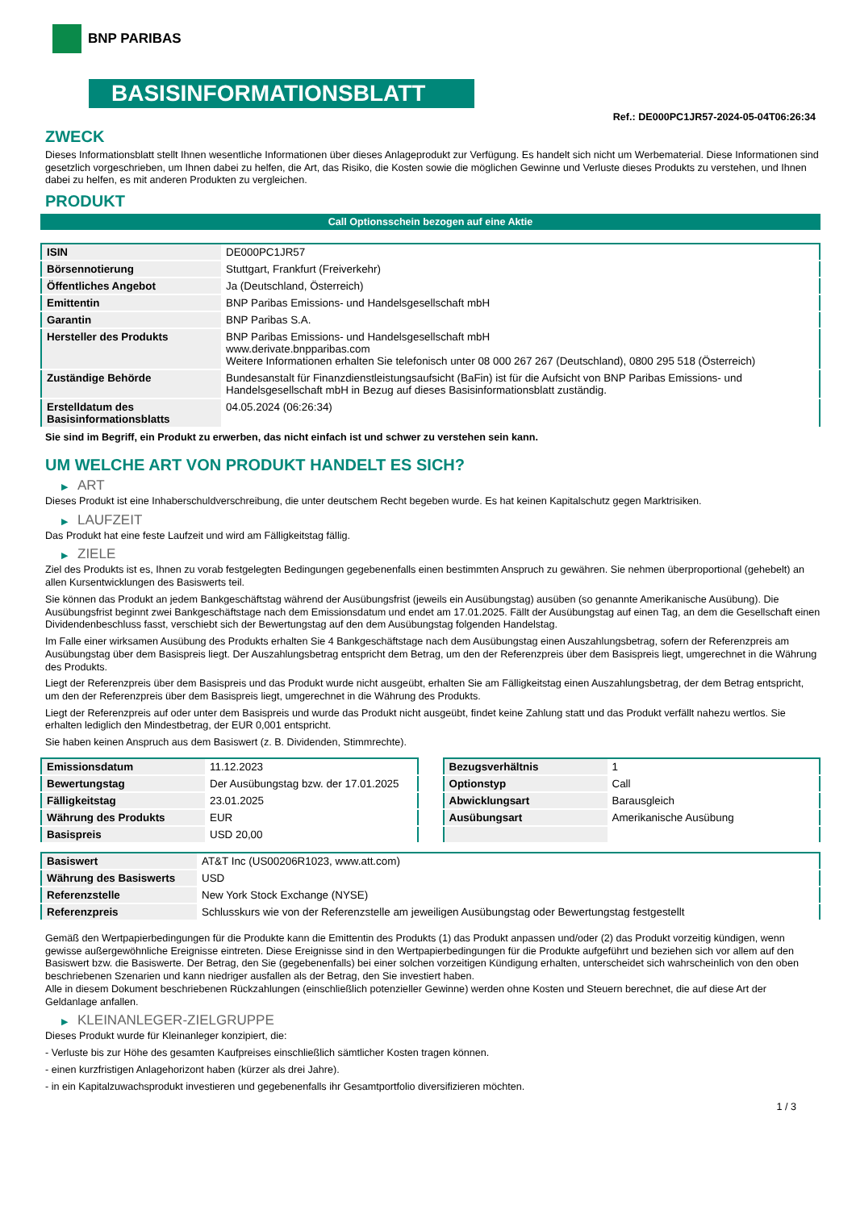BNP PARIBAS
BASISINFORMATIONSBLATT
Ref.: DE000PC1JR57-2024-05-04T06:26:34
ZWECK
Dieses Informationsblatt stellt Ihnen wesentliche Informationen über dieses Anlageprodukt zur Verfügung. Es handelt sich nicht um Werbematerial. Diese Informationen sind gesetzlich vorgeschrieben, um Ihnen dabei zu helfen, die Art, das Risiko, die Kosten sowie die möglichen Gewinne und Verluste dieses Produkts zu verstehen, und Ihnen dabei zu helfen, es mit anderen Produkten zu vergleichen.
PRODUKT
Call Optionsschein bezogen auf eine Aktie
| ISIN | DE000PC1JR57 |
| Börsennotierung | Stuttgart, Frankfurt (Freiverkehr) |
| Öffentliches Angebot | Ja (Deutschland, Österreich) |
| Emittentin | BNP Paribas Emissions- und Handelsgesellschaft mbH |
| Garantin | BNP Paribas S.A. |
| Hersteller des Produkts | BNP Paribas Emissions- und Handelsgesellschaft mbH www.derivate.bnpparibas.com Weitere Informationen erhalten Sie telefonisch unter 08 000 267 267 (Deutschland), 0800 295 518 (Österreich) |
| Zuständige Behörde | Bundesanstalt für Finanzdienstleistungsaufsicht (BaFin) ist für die Aufsicht von BNP Paribas Emissions- und Handelsgesellschaft mbH in Bezug auf dieses Basisinformationsblatt zuständig. |
| Erstelldatum des Basisinformationsblatts | 04.05.2024 (06:26:34) |
Sie sind im Begriff, ein Produkt zu erwerben, das nicht einfach ist und schwer zu verstehen sein kann.
UM WELCHE ART VON PRODUKT HANDELT ES SICH?
▶ ART
Dieses Produkt ist eine Inhaberschuldverschreibung, die unter deutschem Recht begeben wurde. Es hat keinen Kapitalschutz gegen Marktrisiken.
▶ LAUFZEIT
Das Produkt hat eine feste Laufzeit und wird am Fälligkeitstag fällig.
▶ ZIELE
Ziel des Produkts ist es, Ihnen zu vorab festgelegten Bedingungen gegebenenfalls einen bestimmten Anspruch zu gewähren. Sie nehmen überproportional (gehebelt) an allen Kursentwicklungen des Basiswerts teil.
Sie können das Produkt an jedem Bankgeschäftstag während der Ausübungsfrist (jeweils ein Ausübungstag) ausüben (so genannte Amerikanische Ausübung). Die Ausübungsfrist beginnt zwei Bankgeschäftstage nach dem Emissionsdatum und endet am 17.01.2025. Fällt der Ausübungstag auf einen Tag, an dem die Gesellschaft einen Dividendenbeschluss fasst, verschiebt sich der Bewertungstag auf den dem Ausübungstag folgenden Handelstag.
Im Falle einer wirksamen Ausübung des Produkts erhalten Sie 4 Bankgeschäftstage nach dem Ausübungstag einen Auszahlungsbetrag, sofern der Referenzpreis am Ausübungstag über dem Basispreis liegt. Der Auszahlungsbetrag entspricht dem Betrag, um den der Referenzpreis über dem Basispreis liegt, umgerechnet in die Währung des Produkts.
Liegt der Referenzpreis über dem Basispreis und das Produkt wurde nicht ausgeübt, erhalten Sie am Fälligkeitstag einen Auszahlungsbetrag, der dem Betrag entspricht, um den der Referenzpreis über dem Basispreis liegt, umgerechnet in die Währung des Produkts.
Liegt der Referenzpreis auf oder unter dem Basispreis und wurde das Produkt nicht ausgeübt, findet keine Zahlung statt und das Produkt verfällt nahezu wertlos. Sie erhalten lediglich den Mindestbetrag, der EUR 0,001 entspricht.
Sie haben keinen Anspruch aus dem Basiswert (z. B. Dividenden, Stimmrechte).
| Emissionsdatum | 11.12.2023 |
| Bewertungstag | Der Ausübungstag bzw. der 17.01.2025 |
| Fälligkeitstag | 23.01.2025 |
| Währung des Produkts | EUR |
| Basispreis | USD 20,00 |
| Bezugsverhältnis | 1 |
| Optionstyp | Call |
| Abwicklungsart | Barausgleich |
| Ausübungsart | Amerikanische Ausübung |
| Basiswert | AT&T Inc (US00206R1023, www.att.com) |
| Währung des Basiswerts | USD |
| Referenzstelle | New York Stock Exchange (NYSE) |
| Referenzpreis | Schlusskurs wie von der Referenzstelle am jeweiligen Ausübungstag oder Bewertungstag festgestellt |
Gemäß den Wertpapierbedingungen für die Produkte kann die Emittentin des Produkts (1) das Produkt anpassen und/oder (2) das Produkt vorzeitig kündigen, wenn gewisse außergewöhnliche Ereignisse eintreten. Diese Ereignisse sind in den Wertpapierbedingungen für die Produkte aufgeführt und beziehen sich vor allem auf den Basiswert bzw. die Basiswerte. Der Betrag, den Sie (gegebenenfalls) bei einer solchen vorzeitigen Kündigung erhalten, unterscheidet sich wahrscheinlich von den oben beschriebenen Szenarien und kann niedriger ausfallen als der Betrag, den Sie investiert haben.
Alle in diesem Dokument beschriebenen Rückzahlungen (einschließlich potenzieller Gewinne) werden ohne Kosten und Steuern berechnet, die auf diese Art der Geldanlage anfallen.
▶ KLEINANLEGER-ZIELGRUPPE
Dieses Produkt wurde für Kleinanleger konzipiert, die:
- Verluste bis zur Höhe des gesamten Kaufpreises einschließlich sämtlicher Kosten tragen können.
- einen kurzfristigen Anlagehorizont haben (kürzer als drei Jahre).
- in ein Kapitalzuwachsprodukt investieren und gegebenenfalls ihr Gesamtportfolio diversifizieren möchten.
1 / 3